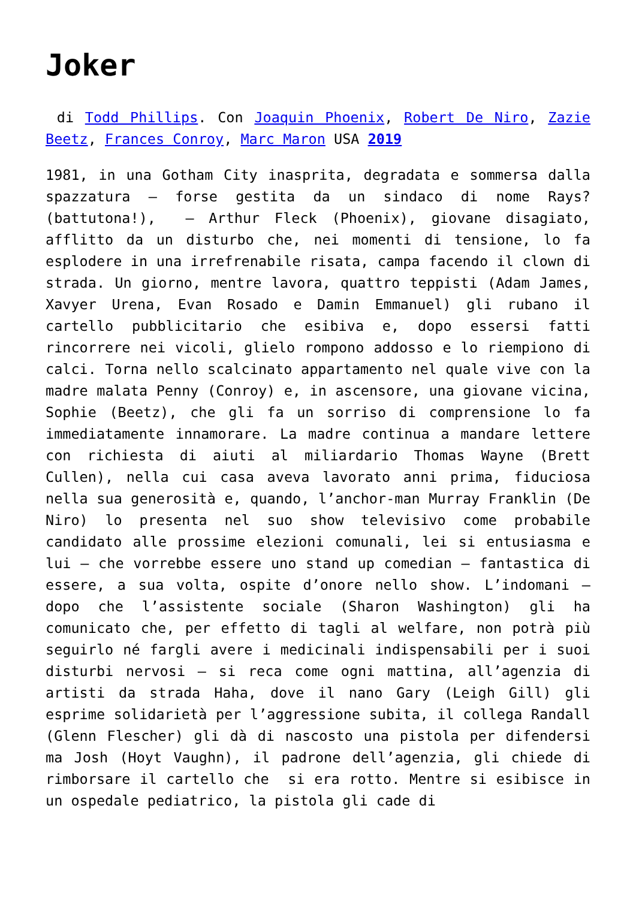Joker
di Todd Phillips. Con Joaquin Phoenix, Robert De Niro, Zazie Beetz, Frances Conroy, Marc Maron USA 2019
1981, in una Gotham City inasprita, degradata e sommersa dalla spazzatura – forse gestita da un sindaco di nome Rays? (battutona!), – Arthur Fleck (Phoenix), giovane disagiato, afflitto da un disturbo che, nei momenti di tensione, lo fa esplodere in una irrefrenabile risata, campa facendo il clown di strada. Un giorno, mentre lavora, quattro teppisti (Adam James, Xavyer Urena, Evan Rosado e Damin Emmanuel) gli rubano il cartello pubblicitario che esibiva e, dopo essersi fatti rincorrere nei vicoli, glielo rompono addosso e lo riempiono di calci. Torna nello scalcinato appartamento nel quale vive con la madre malata Penny (Conroy) e, in ascensore, una giovane vicina, Sophie (Beetz), che gli fa un sorriso di comprensione lo fa immediatamente innamorare. La madre continua a mandare lettere con richiesta di aiuti al miliardario Thomas Wayne (Brett Cullen), nella cui casa aveva lavorato anni prima, fiduciosa nella sua generosità e, quando, l’anchor-man Murray Franklin (De Niro) lo presenta nel suo show televisivo come probabile candidato alle prossime elezioni comunali, lei si entusiasma e lui – che vorrebbe essere uno stand up comedian – fantastica di essere, a sua volta, ospite d’onore nello show. L’indomani – dopo che l’assistente sociale (Sharon Washington) gli ha comunicato che, per effetto di tagli al welfare, non potrà più seguirlo né fargli avere i medicinali indispensabili per i suoi disturbi nervosi – si reca come ogni mattina, all’agenzia di artisti da strada Haha, dove il nano Gary (Leigh Gill) gli esprime solidarietà per l’aggressione subita, il collega Randall (Glenn Flescher) gli dà di nascosto una pistola per difendersi ma Josh (Hoyt Vaughn), il padrone dell’agenzia, gli chiede di rimborsare il cartello che si era rotto. Mentre si esibisce in un ospedale pediatrico, la pistola gli cade di